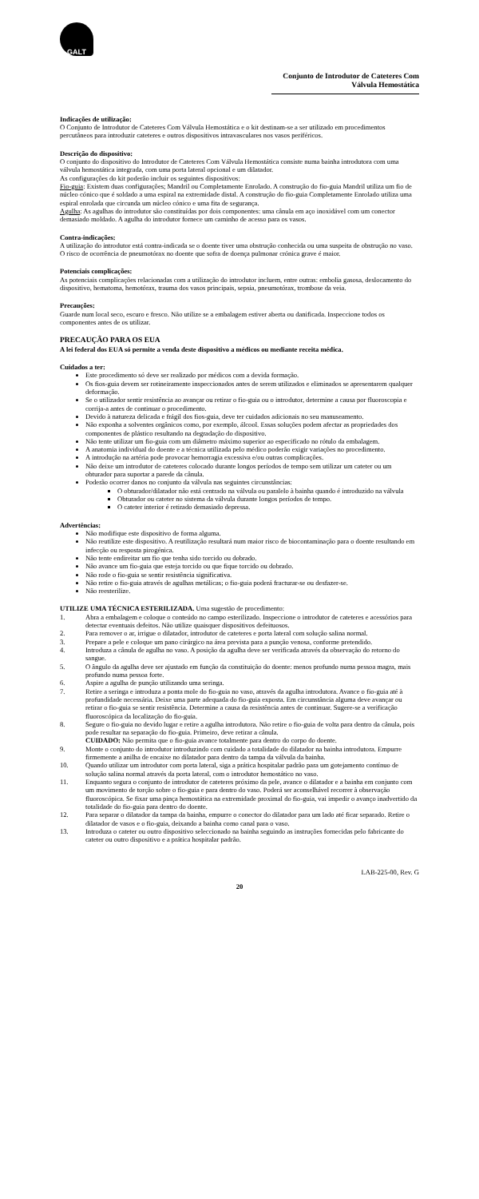GALT
Conjunto de Introdutor de Cateteres Com Válvula Hemostática
Indicações de utilização:
O Conjunto de Introdutor de Cateteres Com Válvula Hemostática e o kit destinam-se a ser utilizado em procedimentos percutâneos para introduzir cateteres e outros dispositivos intravasculares nos vasos periféricos.
Descrição do dispositivo:
O conjunto do dispositivo do Introdutor de Cateteres Com Válvula Hemostática consiste numa bainha introdutora com uma válvula hemostática integrada, com uma porta lateral opcional e um dilatador.
As configurações do kit poderão incluir os seguintes dispositivos:
Fio-guia: Existem duas configurações; Mandril ou Completamente Enrolado. A construção do fio-guia Mandril utiliza um fio de núcleo cónico que é soldado a uma espiral na extremidade distal. A construção do fio-guia Completamente Enrolado utiliza uma espiral enrolada que circunda um núcleo cónico e uma fita de segurança.
Agulha: As agulhas do introdutor são constituídas por dois componentes: uma cânula em aço inoxidável com um conector demasiado moldado. A agulha do introdutor fornece um caminho de acesso para os vasos.
Contra-indicações:
A utilização do introdutor está contra-indicada se o doente tiver uma obstrução conhecida ou uma suspeita de obstrução no vaso. O risco de ocorrência de pneumotórax no doente que sofra de doença pulmonar crónica grave é maior.
Potenciais complicações:
As potenciais complicações relacionadas com a utilização do introdutor incluem, entre outras: embolia gasosa, deslocamento do dispositivo, hematoma, hemotórax, trauma dos vasos principais, sepsia, pneumotórax, trombose da veia.
Precauções:
Guarde num local seco, escuro e fresco. Não utilize se a embalagem estiver aberta ou danificada. Inspeccione todos os componentes antes de os utilizar.
PRECAUÇÃO PARA OS EUA
A lei federal dos EUA só permite a venda deste dispositivo a médicos ou mediante receita médica.
Cuidados a ter:
Este procedimento só deve ser realizado por médicos com a devida formação.
Os fios-guia devem ser rotineiramente inspeccionados antes de serem utilizados e eliminados se apresentarem qualquer deformação.
Se o utilizador sentir resistência ao avançar ou retirar o fio-guia ou o introdutor, determine a causa por fluoroscopia e corrija-a antes de continuar o procedimento.
Devido à natureza delicada e frágil dos fios-guia, deve ter cuidados adicionais no seu manuseamento.
Não exponha a solventes orgânicos como, por exemplo, álcool. Essas soluções podem afectar as propriedades dos componentes de plástico resultando na degradação do dispositivo.
Não tente utilizar um fio-guia com um diâmetro máximo superior ao especificado no rótulo da embalagem.
A anatomia individual do doente e a técnica utilizada pelo médico poderão exigir variações no procedimento.
A introdução na artéria pode provocar hemorragia excessiva e/ou outras complicações.
Não deixe um introdutor de cateteres colocado durante longos períodos de tempo sem utilizar um cateter ou um obturador para suportar a parede da cânula.
Poderão ocorrer danos no conjunto da válvula nas seguintes circunstâncias:
O obturador/dilatador não está centrado na válvula ou paralelo à bainha quando é introduzido na válvula
Obturador ou cateter no sistema da válvula durante longos períodos de tempo.
O cateter interior é retirado demasiado depressa.
Advertências:
Não modifique este dispositivo de forma alguma.
Não reutilize este dispositivo. A reutilização resultará num maior risco de biocontaminação para o doente resultando em infecção ou resposta pirogénica.
Não tente endireitar um fio que tenha sido torcido ou dobrado.
Não avance um fio-guia que esteja torcido ou que fique torcido ou dobrado.
Não rode o fio-guia se sentir resistência significativa.
Não retire o fio-guia através de agulhas metálicas; o fio-guia poderá fracturar-se ou desfazer-se.
Não reesterilize.
UTILIZE UMA TÉCNICA ESTERILIZADA. Uma sugestão de procedimento:
1. Abra a embalagem e coloque o conteúdo no campo esterilizado. Inspeccione o introdutor de cateteres e acessórios para detectar eventuais defeitos. Não utilize quaisquer dispositivos defeituosos.
2. Para remover o ar, irrigue o dilatador, introdutor de cateteres e porta lateral com solução salina normal.
3. Prepare a pele e coloque um pano cirúrgico na área prevista para a punção venosa, conforme pretendido.
4. Introduza a cânula de agulha no vaso. A posição da agulha deve ser verificada através da observação do retorno do sangue.
5. O ângulo da agulha deve ser ajustado em função da constituição do doente: menos profundo numa pessoa magra, mais profundo numa pessoa forte.
6. Aspire a agulha de punção utilizando uma seringa.
7. Retire a seringa e introduza a ponta mole do fio-guia no vaso, através da agulha introdutora. Avance o fio-guia até à profundidade necessária. Deixe uma parte adequada do fio-guia exposta. Em circunstância alguma deve avançar ou retirar o fio-guia se sentir resistência. Determine a causa da resistência antes de continuar. Sugere-se a verificação fluoroscópica da localização do fio-guia.
8. Segure o fio-guia no devido lugar e retire a agulha introdutora. Não retire o fio-guia de volta para dentro da cânula, pois pode resultar na separação do fio-guia. Primeiro, deve retirar a cânula.
CUIDADO: Não permita que o fio-guia avance totalmente para dentro do corpo do doente.
9. Monte o conjunto do introdutor introduzindo com cuidado a totalidade do dilatador na bainha introdutora. Empurre firmemente a anilha de encaixe no dilatador para dentro da tampa da válvula da bainha.
10. Quando utilizar um introdutor com porta lateral, siga a prática hospitalar padrão para um gotejamento contínuo de solução salina normal através da porta lateral, com o introdutor hemostático no vaso.
11. Enquanto segura o conjunto de introdutor de cateteres próximo da pele, avance o dilatador e a bainha em conjunto com um movimento de torção sobre o fio-guia e para dentro do vaso. Poderá ser aconselhável recorrer à observação fluoroscópica. Se fixar uma pinça hemostática na extremidade proximal do fio-guia, vai impedir o avanço inadvertido da totalidade do fio-guia para dentro do doente.
12. Para separar o dilatador da tampa da bainha, empurre o conector do dilatador para um lado até ficar separado. Retire o dilatador de vasos e o fio-guia, deixando a bainha como canal para o vaso.
13. Introduza o cateter ou outro dispositivo seleccionado na bainha seguindo as instruções fornecidas pelo fabricante do cateter ou outro dispositivo e a prática hospitalar padrão.
LAB-225-00, Rev. G
20